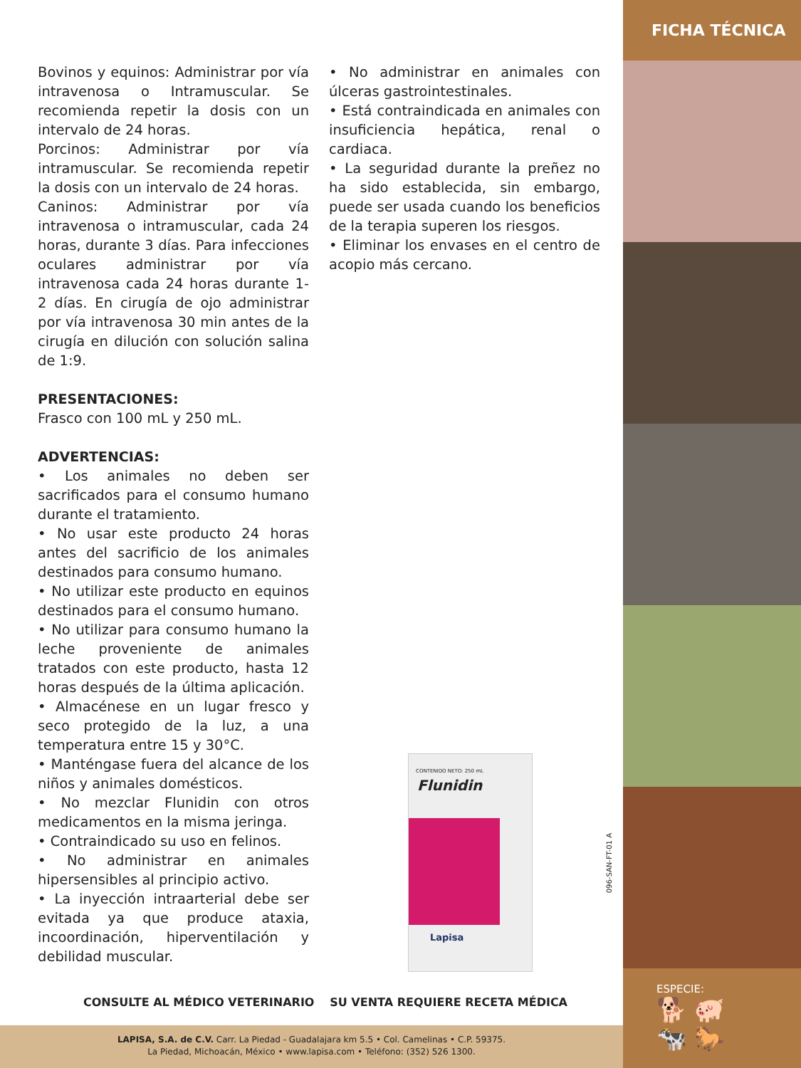FICHA TÉCNICA
Bovinos y equinos: Administrar por vía intravenosa o Intramuscular. Se recomienda repetir la dosis con un intervalo de 24 horas.
Porcinos: Administrar por vía intramuscular. Se recomienda repetir la dosis con un intervalo de 24 horas.
Caninos: Administrar por vía intravenosa o intramuscular, cada 24 horas, durante 3 días. Para infecciones oculares administrar por vía intravenosa cada 24 horas durante 1-2 días. En cirugía de ojo administrar por vía intravenosa 30 min antes de la cirugía en dilución con solución salina de 1:9.
PRESENTACIONES:
Frasco con 100 mL y 250 mL.
ADVERTENCIAS:
• Los animales no deben ser sacrificados para el consumo humano durante el tratamiento.
• No usar este producto 24 horas antes del sacrificio de los animales destinados para consumo humano.
• No utilizar este producto en equinos destinados para el consumo humano.
• No utilizar para consumo humano la leche proveniente de animales tratados con este producto, hasta 12 horas después de la última aplicación.
• Almacénese en un lugar fresco y seco protegido de la luz, a una temperatura entre 15 y 30°C.
• Manténgase fuera del alcance de los niños y animales domésticos.
• No mezclar Flunidin con otros medicamentos en la misma jeringa.
• Contraindicado su uso en felinos.
• No administrar en animales hipersensibles al principio activo.
• La inyección intraarterial debe ser evitada ya que produce ataxia, incoordinación, hiperventilación y debilidad muscular.
• No administrar en animales con úlceras gastrointestinales.
• Está contraindicada en animales con insuficiencia hepática, renal o cardiaca.
• La seguridad durante la preñez no ha sido establecida, sin embargo, puede ser usada cuando los beneficios de la terapia superen los riesgos.
• Eliminar los envases en el centro de acopio más cercano.
CONTENIDO NETO: 250 mL
Flunidin
Lapisa
096-SAN-FT-01 A
CONSULTE AL MÉDICO VETERINARIO SU VENTA REQUIERE RECETA MÉDICA
LAPISA, S.A. de C.V. Carr. La Piedad - Guadalajara km 5.5 • Col. Camelinas • C.P. 59375.
La Piedad, Michoacán, México • www.lapisa.com • Teléfono: (352) 526 1300.
ESPECIE:
🐕 🐖
🐄 🐎